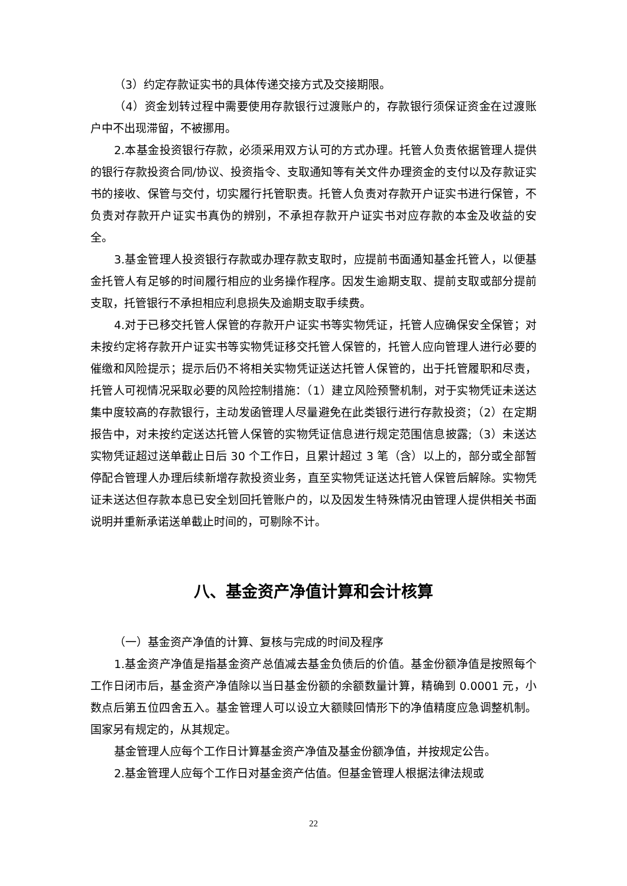（3）约定存款证实书的具体传递交接方式及交接期限。
（4）资金划转过程中需要使用存款银行过渡账户的，存款银行须保证资金在过渡账户中不出现滞留，不被挪用。
2.本基金投资银行存款，必须采用双方认可的方式办理。托管人负责依据管理人提供的银行存款投资合同/协议、投资指令、支取通知等有关文件办理资金的支付以及存款证实书的接收、保管与交付，切实履行托管职责。托管人负责对存款开户证实书进行保管，不负责对存款开户证实书真伪的辨别，不承担存款开户证实书对应存款的本金及收益的安全。
3.基金管理人投资银行存款或办理存款支取时，应提前书面通知基金托管人，以便基金托管人有足够的时间履行相应的业务操作程序。因发生逾期支取、提前支取或部分提前支取，托管银行不承担相应利息损失及逾期支取手续费。
4.对于已移交托管人保管的存款开户证实书等实物凭证，托管人应确保安全保管；对未按约定将存款开户证实书等实物凭证移交托管人保管的，托管人应向管理人进行必要的催缴和风险提示；提示后仍不将相关实物凭证送达托管人保管的，出于托管履职和尽责，托管人可视情况采取必要的风险控制措施：（1）建立风险预警机制，对于实物凭证未送达集中度较高的存款银行，主动发函管理人尽量避免在此类银行进行存款投资；（2）在定期报告中，对未按约定送达托管人保管的实物凭证信息进行规定范围信息披露;（3）未送达实物凭证超过送单截止日后 30 个工作日，且累计超过 3 笔（含）以上的，部分或全部暂停配合管理人办理后续新增存款投资业务，直至实物凭证送达托管人保管后解除。实物凭证未送达但存款本息已安全划回托管账户的，以及因发生特殊情况由管理人提供相关书面说明并重新承诺送单截止时间的，可剔除不计。
八、基金资产净值计算和会计核算
（一）基金资产净值的计算、复核与完成的时间及程序
1.基金资产净值是指基金资产总值减去基金负债后的价值。基金份额净值是按照每个工作日闭市后，基金资产净值除以当日基金份额的余额数量计算，精确到 0.0001 元，小数点后第五位四舍五入。基金管理人可以设立大额赎回情形下的净值精度应急调整机制。国家另有规定的，从其规定。
基金管理人应每个工作日计算基金资产净值及基金份额净值，并按规定公告。
2.基金管理人应每个工作日对基金资产估值。但基金管理人根据法律法规或
22